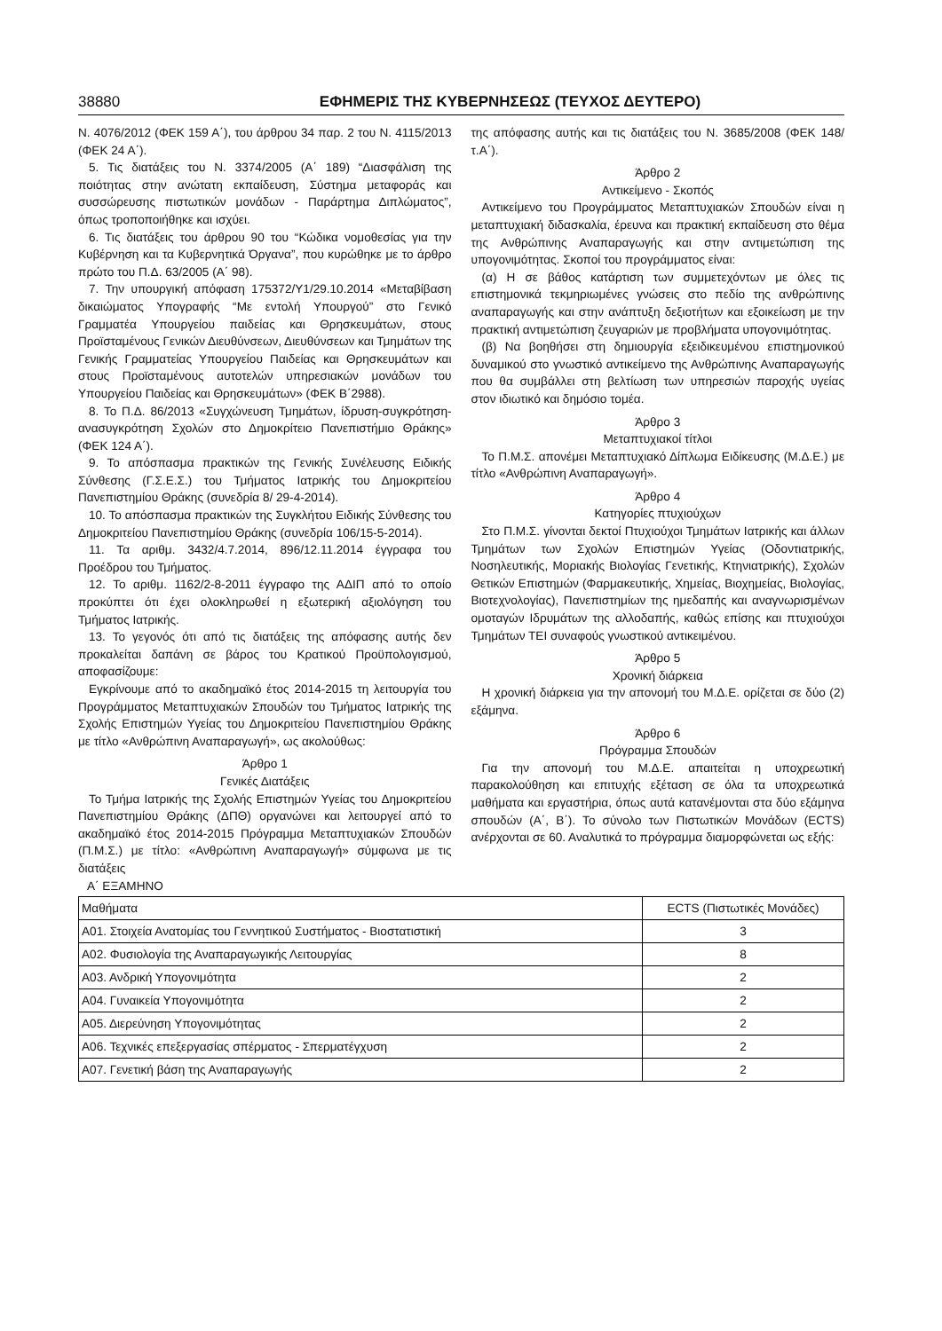38880 ΕΦΗΜΕΡΙΣ ΤΗΣ ΚΥΒΕΡΝΗΣΕΩΣ (ΤΕΥΧΟΣ ΔΕΥΤΕΡΟ)
Ν. 4076/2012 (ΦΕΚ 159 Α΄), του άρθρου 34 παρ. 2 του Ν. 4115/2013 (ΦΕΚ 24 Α΄).
5. Τις διατάξεις του Ν. 3374/2005 (Α΄ 189) “Διασφάλιση της ποιότητας στην ανώτατη εκπαίδευση, Σύστημα μεταφοράς και συσσώρευσης πιστωτικών μονάδων - Παράρτημα Διπλώματος”, όπως τροποποιήθηκε και ισχύει.
6. Τις διατάξεις του άρθρου 90 του “Κώδικα νομοθεσίας για την Κυβέρνηση και τα Κυβερνητικά Όργανα”, που κυρώθηκε με το άρθρο πρώτο του Π.Δ. 63/2005 (Α΄ 98).
7. Την υπουργική απόφαση 175372/Υ1/29.10.2014 «Μεταβίβαση δικαιώματος Υπογραφής “Με εντολή Υπουργού” στο Γενικό Γραμματέα Υπουργείου παιδείας και Θρησκευμάτων, στους Προϊσταμένους Γενικών Διευθύνσεων, Διευθύνσεων και Τμημάτων της Γενικής Γραμματείας Υπουργείου Παιδείας και Θρησκευμάτων και στους Προϊσταμένους αυτοτελών υπηρεσιακών μονάδων του Υπουργείου Παιδείας και Θρησκευμάτων» (ΦΕΚ Β΄2988).
8. Το Π.Δ. 86/2013 «Συγχώνευση Τμημάτων, ίδρυση-συγκρότηση-ανασυγκρότηση Σχολών στο Δημοκρίτειο Πανεπιστήμιο Θράκης» (ΦΕΚ 124 Α΄).
9. Το απόσπασμα πρακτικών της Γενικής Συνέλευσης Ειδικής Σύνθεσης (Γ.Σ.Ε.Σ.) του Τμήματος Ιατρικής του Δημοκριτείου Πανεπιστημίου Θράκης (συνεδρία 8/ 29-4-2014).
10. Το απόσπασμα πρακτικών της Συγκλήτου Ειδικής Σύνθεσης του Δημοκριτείου Πανεπιστημίου Θράκης (συνεδρία 106/15-5-2014).
11. Τα αριθμ. 3432/4.7.2014, 896/12.11.2014 έγγραφα του Προέδρου του Τμήματος.
12. Το αριθμ. 1162/2-8-2011 έγγραφο της ΑΔΙΠ από το οποίο προκύπτει ότι έχει ολοκληρωθεί η εξωτερική αξιολόγηση του Τμήματος Ιατρικής.
13. Το γεγονός ότι από τις διατάξεις της απόφασης αυτής δεν προκαλείται δαπάνη σε βάρος του Κρατικού Προϋπολογισμού, αποφασίζουμε:
Εγκρίνουμε από το ακαδημαϊκό έτος 2014-2015 τη λειτουργία του Προγράμματος Μεταπτυχιακών Σπουδών του Τμήματος Ιατρικής της Σχολής Επιστημών Υγείας του Δημοκριτείου Πανεπιστημίου Θράκης με τίτλο «Ανθρώπινη Αναπαραγωγή», ως ακολούθως:
Άρθρο 1
Γενικές Διατάξεις
Το Τμήμα Ιατρικής της Σχολής Επιστημών Υγείας του Δημοκριτείου Πανεπιστημίου Θράκης (ΔΠΘ) οργανώνει και λειτουργεί από το ακαδημαϊκό έτος 2014-2015 Πρόγραμμα Μεταπτυχιακών Σπουδών (Π.Μ.Σ.) με τίτλο: «Ανθρώπινη Αναπαραγωγή» σύμφωνα με τις διατάξεις
της απόφασης αυτής και τις διατάξεις του Ν. 3685/2008 (ΦΕΚ 148/τ.Α΄).
Άρθρο 2
Αντικείμενο - Σκοπός
Αντικείμενο του Προγράμματος Μεταπτυχιακών Σπουδών είναι η μεταπτυχιακή διδασκαλία, έρευνα και πρακτική εκπαίδευση στο θέμα της Ανθρώπινης Αναπαραγωγής και στην αντιμετώπιση της υπογονιμότητας. Σκοποί του προγράμματος είναι:
(α) Η σε βάθος κατάρτιση των συμμετεχόντων με όλες τις επιστημονικά τεκμηριωμένες γνώσεις στο πεδίο της ανθρώπινης αναπαραγωγής και στην ανάπτυξη δεξιοτήτων και εξοικείωση με την πρακτική αντιμετώπιση ζευγαριών με προβλήματα υπογονιμότητας.
(β) Να βοηθήσει στη δημιουργία εξειδικευμένου επιστημονικού δυναμικού στο γνωστικό αντικείμενο της Ανθρώπινης Αναπαραγωγής που θα συμβάλλει στη βελτίωση των υπηρεσιών παροχής υγείας στον ιδιωτικό και δημόσιο τομέα.
Άρθρο 3
Μεταπτυχιακοί τίτλοι
Το Π.Μ.Σ. απονέμει Μεταπτυχιακό Δίπλωμα Ειδίκευσης (Μ.Δ.Ε.) με τίτλο «Ανθρώπινη Αναπαραγωγή».
Άρθρο 4
Κατηγορίες πτυχιούχων
Στο Π.Μ.Σ. γίνονται δεκτοί Πτυχιούχοι Τμημάτων Ιατρικής και άλλων Τμημάτων των Σχολών Επιστημών Υγείας (Οδοντιατρικής, Νοσηλευτικής, Μοριακής Βιολογίας Γενετικής, Κτηνιατρικής), Σχολών Θετικών Επιστημών (Φαρμακευτικής, Χημείας, Βιοχημείας, Βιολογίας, Βιοτεχνολογίας), Πανεπιστημίων της ημεδαπής και αναγνωρισμένων ομοταγών Ιδρυμάτων της αλλοδαπής, καθώς επίσης και πτυχιούχοι Τμημάτων ΤΕΙ συναφούς γνωστικού αντικειμένου.
Άρθρο 5
Χρονική διάρκεια
Η χρονική διάρκεια για την απονομή του Μ.Δ.Ε. ορίζεται σε δύο (2) εξάμηνα.
Άρθρο 6
Πρόγραμμα Σπουδών
Για την απονομή του Μ.Δ.Ε. απαιτείται η υποχρεωτική παρακολούθηση και επιτυχής εξέταση σε όλα τα υποχρεωτικά μαθήματα και εργαστήρια, όπως αυτά κατανέμονται στα δύο εξάμηνα σπουδών (Α΄, Β΄). Το σύνολο των Πιστωτικών Μονάδων (ECTS) ανέρχονται σε 60. Αναλυτικά το πρόγραμμα διαμορφώνεται ως εξής:
Α΄ ΕΞΑΜΗΝΟ
| Μαθήματα | ECTS (Πιστωτικές Μονάδες) |
| Α01. Στοιχεία Ανατομίας του Γεννητικού Συστήματος - Βιοστατιστική | 3 |
| Α02. Φυσιολογία της Αναπαραγωγικής Λειτουργίας | 8 |
| Α03. Ανδρική Υπογονιμότητα | 2 |
| Α04. Γυναικεία Υπογονιμότητα | 2 |
| Α05. Διερεύνηση Υπογονιμότητας | 2 |
| Α06. Τεχνικές επεξεργασίας σπέρματος - Σπερματέγχυση | 2 |
| Α07. Γενετική βάση της Αναπαραγωγής | 2 |